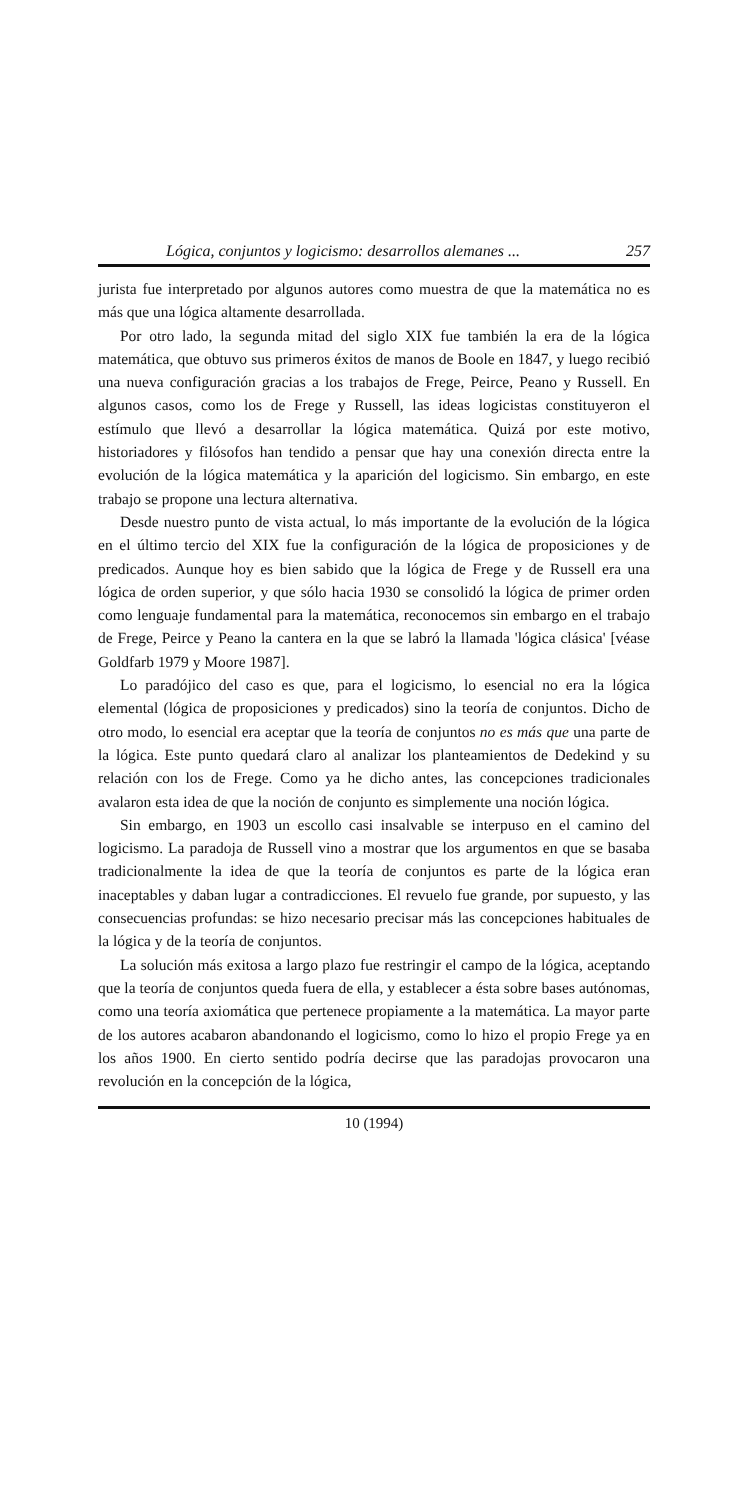Lógica, conjuntos y logicismo: desarrollos alemanes ... 257
jurista fue interpretado por algunos autores como muestra de que la matemática no es más que una lógica altamente desarrollada.
Por otro lado, la segunda mitad del siglo XIX fue también la era de la lógica matemática, que obtuvo sus primeros éxitos de manos de Boole en 1847, y luego recibió una nueva configuración gracias a los trabajos de Frege, Peirce, Peano y Russell. En algunos casos, como los de Frege y Russell, las ideas logicistas constituyeron el estímulo que llevó a desarrollar la lógica matemática. Quizá por este motivo, historiadores y filósofos han tendido a pensar que hay una conexión directa entre la evolución de la lógica matemática y la aparición del logicismo. Sin embargo, en este trabajo se propone una lectura alternativa.
Desde nuestro punto de vista actual, lo más importante de la evolución de la lógica en el último tercio del XIX fue la configuración de la lógica de proposiciones y de predicados. Aunque hoy es bien sabido que la lógica de Frege y de Russell era una lógica de orden superior, y que sólo hacia 1930 se consolidó la lógica de primer orden como lenguaje fundamental para la matemática, reconocemos sin embargo en el trabajo de Frege, Peirce y Peano la cantera en la que se labró la llamada 'lógica clásica' [véase Goldfarb 1979 y Moore 1987].
Lo paradójico del caso es que, para el logicismo, lo esencial no era la lógica elemental (lógica de proposiciones y predicados) sino la teoría de conjuntos. Dicho de otro modo, lo esencial era aceptar que la teoría de conjuntos no es más que una parte de la lógica. Este punto quedará claro al analizar los planteamientos de Dedekind y su relación con los de Frege. Como ya he dicho antes, las concepciones tradicionales avalaron esta idea de que la noción de conjunto es simplemente una noción lógica.
Sin embargo, en 1903 un escollo casi insalvable se interpuso en el camino del logicismo. La paradoja de Russell vino a mostrar que los argumentos en que se basaba tradicionalmente la idea de que la teoría de conjuntos es parte de la lógica eran inaceptables y daban lugar a contradicciones. El revuelo fue grande, por supuesto, y las consecuencias profundas: se hizo necesario precisar más las concepciones habituales de la lógica y de la teoría de conjuntos.
La solución más exitosa a largo plazo fue restringir el campo de la lógica, aceptando que la teoría de conjuntos queda fuera de ella, y establecer a ésta sobre bases autónomas, como una teoría axiomática que pertenece propiamente a la matemática. La mayor parte de los autores acabaron abandonando el logicismo, como lo hizo el propio Frege ya en los años 1900. En cierto sentido podría decirse que las paradojas provocaron una revolución en la concepción de la lógica,
10 (1994)